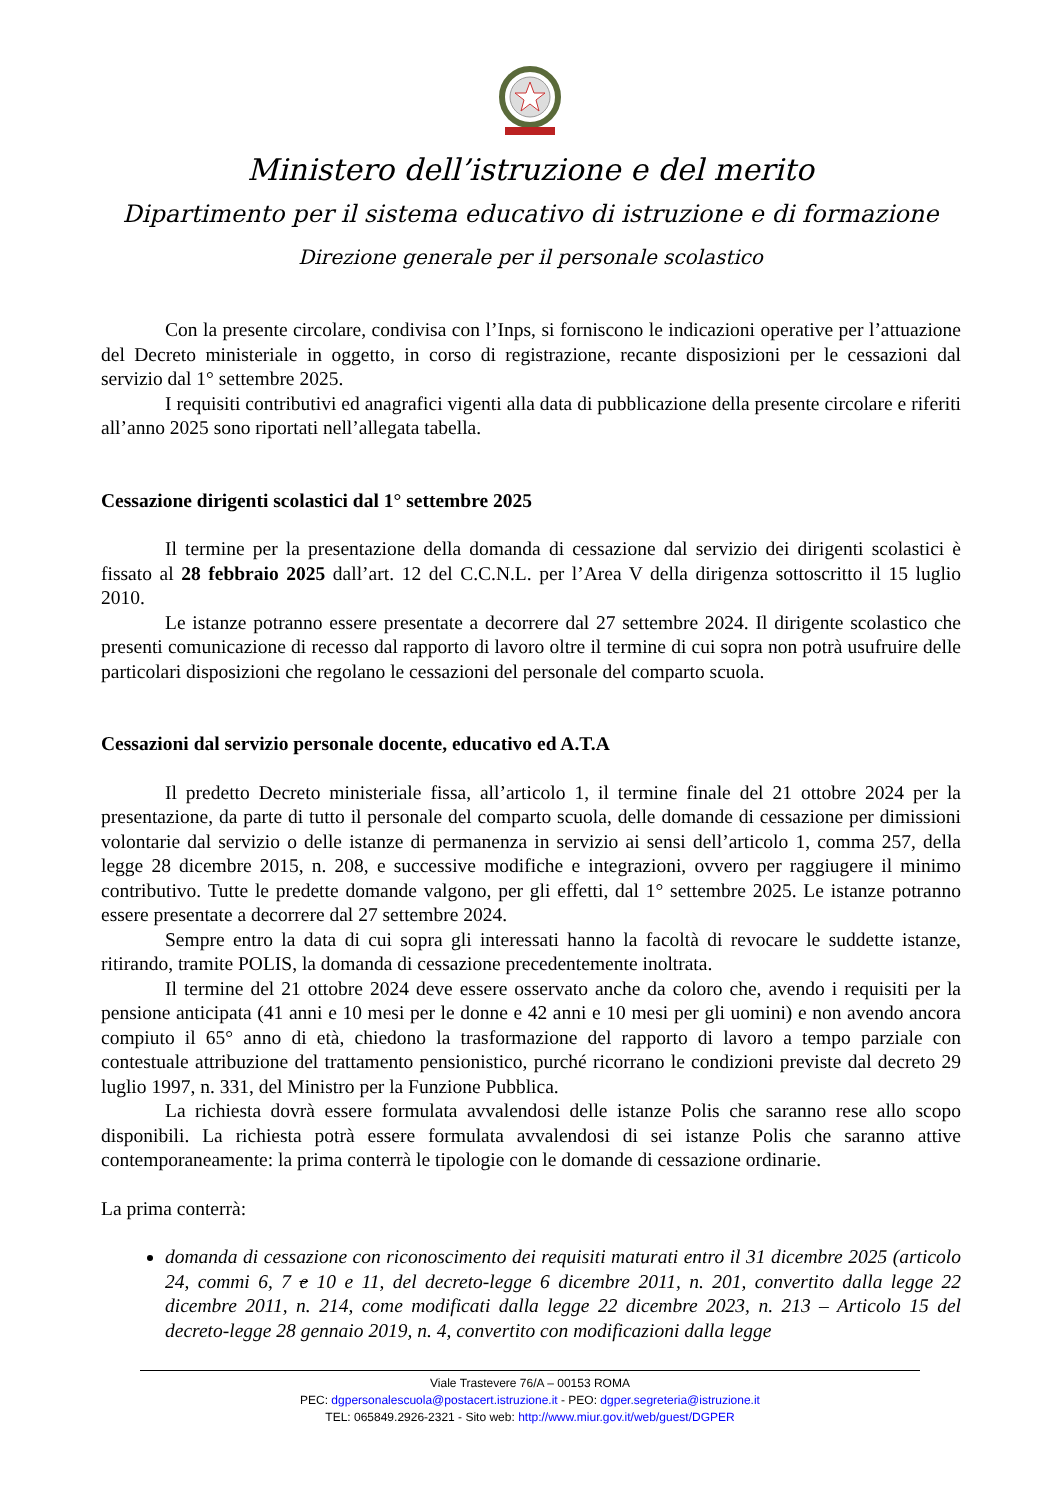Ministero dell’istruzione e del merito
Dipartimento per il sistema educativo di istruzione e di formazione
Direzione generale per il personale scolastico
Con la presente circolare, condivisa con l’Inps, si forniscono le indicazioni operative per l’attuazione del Decreto ministeriale in oggetto, in corso di registrazione, recante disposizioni per le cessazioni dal servizio dal 1° settembre 2025.
I requisiti contributivi ed anagrafici vigenti alla data di pubblicazione della presente circolare e riferiti all’anno 2025 sono riportati nell’allegata tabella.
Cessazione dirigenti scolastici dal 1° settembre 2025
Il termine per la presentazione della domanda di cessazione dal servizio dei dirigenti scolastici è fissato al 28 febbraio 2025 dall’art. 12 del C.C.N.L. per l’Area V della dirigenza sottoscritto il 15 luglio 2010.
Le istanze potranno essere presentate a decorrere dal 27 settembre 2024. Il dirigente scolastico che presenti comunicazione di recesso dal rapporto di lavoro oltre il termine di cui sopra non potrà usufruire delle particolari disposizioni che regolano le cessazioni del personale del comparto scuola.
Cessazioni dal servizio personale docente, educativo ed A.T.A
Il predetto Decreto ministeriale fissa, all’articolo 1, il termine finale del 21 ottobre 2024 per la presentazione, da parte di tutto il personale del comparto scuola, delle domande di cessazione per dimissioni volontarie dal servizio o delle istanze di permanenza in servizio ai sensi dell’articolo 1, comma 257, della legge 28 dicembre 2015, n. 208, e successive modifiche e integrazioni, ovvero per raggiugere il minimo contributivo. Tutte le predette domande valgono, per gli effetti, dal 1° settembre 2025. Le istanze potranno essere presentate a decorrere dal 27 settembre 2024.
Sempre entro la data di cui sopra gli interessati hanno la facoltà di revocare le suddette istanze, ritirando, tramite POLIS, la domanda di cessazione precedentemente inoltrata.
Il termine del 21 ottobre 2024 deve essere osservato anche da coloro che, avendo i requisiti per la pensione anticipata (41 anni e 10 mesi per le donne e 42 anni e 10 mesi per gli uomini) e non avendo ancora compiuto il 65° anno di età, chiedono la trasformazione del rapporto di lavoro a tempo parziale con contestuale attribuzione del trattamento pensionistico, purché ricorrano le condizioni previste dal decreto 29 luglio 1997, n. 331, del Ministro per la Funzione Pubblica.
La richiesta dovrà essere formulata avvalendosi delle istanze Polis che saranno rese allo scopo disponibili. La richiesta potrà essere formulata avvalendosi di sei istanze Polis che saranno attive contemporaneamente: la prima conterrà le tipologie con le domande di cessazione ordinarie.
La prima conterrà:
domanda di cessazione con riconoscimento dei requisiti maturati entro il 31 dicembre 2025 (articolo 24, commi 6, 7 e 10 e 11, del decreto-legge 6 dicembre 2011, n. 201, convertito dalla legge 22 dicembre 2011, n. 214, come modificati dalla legge 22 dicembre 2023, n. 213 – Articolo 15 del decreto-legge 28 gennaio 2019, n. 4, convertito con modificazioni dalla legge
Viale Trastevere 76/A – 00153 ROMA
PEC: dgpersonalescuola@postacert.istruzione.it - PEO: dgper.segreteria@istruzione.it
TEL: 065849.2926-2321 - Sito web: http://www.miur.gov.it/web/guest/DGPER